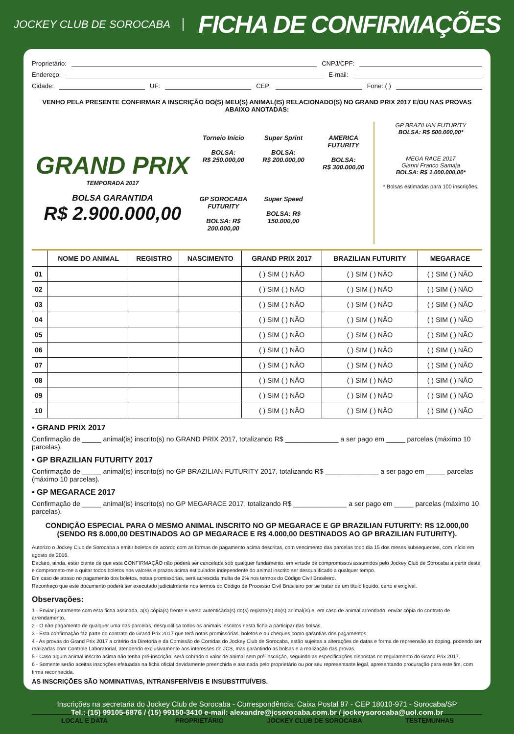JOCKEY CLUB DE SOROCABA
FICHA DE CONFIRMAÇÕES
Proprietário: CNPJ/CPF:
Endereço: E-mail:
Cidade: UF: CEP: Fone: ( )
VENHO PELA PRESENTE CONFIRMAR A INSCRIÇÃO DO(S) MEU(S) ANIMAL(IS) RELACIONADO(S) NO GRAND PRIX 2017 E/OU NAS PROVAS ABAIXO ANOTADAS:
GRAND PRIX
TEMPORADA 2017
BOLSA GARANTIDA
R$ 2.900.000,00
Torneio Início
BOLSA:
R$ 250.000,00
Super Sprint
BOLSA:
R$ 200.000,00
AMERICA FUTURITY
BOLSA:
R$ 300.000,00
GP SOROCABA FUTURITY
BOLSA: R$ 200.000,00
Super Speed
BOLSA: R$ 150.000,00
GP BRAZILIAN FUTURITY
BOLSA: R$ 500.000,00*
MEGA RACE 2017
Gianni Franco Samaja
BOLSA: R$ 1.000.000,00*
* Bolsas estimadas para 100 inscrições.
| | NOME DO ANIMAL | REGISTRO | NASCIMENTO | GRAND PRIX 2017 | BRAZILIAN FUTURITY | MEGARACE |
| --- | --- | --- | --- | --- | --- | --- |
| 01 | | | | ( ) SIM ( ) NÃO | ( ) SIM ( ) NÃO | ( ) SIM ( ) NÃO |
| 02 | | | | ( ) SIM ( ) NÃO | ( ) SIM ( ) NÃO | ( ) SIM ( ) NÃO |
| 03 | | | | ( ) SIM ( ) NÃO | ( ) SIM ( ) NÃO | ( ) SIM ( ) NÃO |
| 04 | | | | ( ) SIM ( ) NÃO | ( ) SIM ( ) NÃO | ( ) SIM ( ) NÃO |
| 05 | | | | ( ) SIM ( ) NÃO | ( ) SIM ( ) NÃO | ( ) SIM ( ) NÃO |
| 06 | | | | ( ) SIM ( ) NÃO | ( ) SIM ( ) NÃO | ( ) SIM ( ) NÃO |
| 07 | | | | ( ) SIM ( ) NÃO | ( ) SIM ( ) NÃO | ( ) SIM ( ) NÃO |
| 08 | | | | ( ) SIM ( ) NÃO | ( ) SIM ( ) NÃO | ( ) SIM ( ) NÃO |
| 09 | | | | ( ) SIM ( ) NÃO | ( ) SIM ( ) NÃO | ( ) SIM ( ) NÃO |
| 10 | | | | ( ) SIM ( ) NÃO | ( ) SIM ( ) NÃO | ( ) SIM ( ) NÃO |
• GRAND PRIX 2017
Confirmação de _____ animal(is) inscrito(s) no GRAND PRIX 2017, totalizando R$ ______________ a ser pago em _____ parcelas (máximo 10 parcelas).
• GP BRAZILIAN FUTURITY 2017
Confirmação de _____ animal(is) inscrito(s) no GP BRAZILIAN FUTURITY 2017, totalizando R$ ______________ a ser pago em _____ parcelas (máximo 10 parcelas).
• GP MEGARACE 2017
Confirmação de _____ animal(is) inscrito(s) no GP MEGARACE 2017, totalizando R$ ______________ a ser pago em _____ parcelas (máximo 10 parcelas).
CONDIÇÃO ESPECIAL PARA O MESMO ANIMAL INSCRITO NO GP MEGARACE E GP BRAZILIAN FUTURITY: R$ 12.000,00
(SENDO R$ 8.000,00 DESTINADOS AO GP MEGARACE E R$ 4.000,00 DESTINADOS AO GP BRAZILIAN FUTURITY).
Autorizo o Jockey Club de Sorocaba a emitir boletos de acordo com as formas de pagamento acima descritas, com vencimento das parcelas todo dia 15 dos meses subsequentes, com início em agosto de 2016.
Declaro, ainda, estar ciente de que esta CONFIRMAÇÃO não poderá ser cancelada sob qualquer fundamento, em virtude de compromissos assumidos pelo Jockey Club de Sorocaba a partir deste e comprometo-me a quitar todos boletos nos valores e prazos acima estipulados independente do animal inscrito ser desqualificado a qualquer tempo.
Em caso de atraso no pagamento dos boletos, notas promissórias, será acrescida multa de 2% nos termos do Código Civil Brasileiro.
Reconheço que este documento poderá ser executado judicialmente nos termos do Código de Processo Civil Brasileiro por se tratar de um título líquido, certo e exigível.
Observações:
1 - Enviar juntamente com esta ficha assinada, a(s) cópia(s) frente e verso autenticada(s) do(s) registro(s) do(s) animal(is) e, em caso de animal arrendado, enviar cópia do contrato de arrendamento.
2 - O não pagamento de qualquer uma das parcelas, desqualifica todos os animais inscritos nesta ficha a participar das bolsas.
3 - Esta confirmação faz parte do contrato do Grand Prix 2017 que terá notas promissórias, boletos e ou cheques como garantias dos pagamentos.
4 - As provas do Grand Prix 2017 a critério da Diretoria e da Comissão de Corridas do Jockey Club de Sorocaba, estão sujeitas a alterações de datas e forma de repreensão ao doping, podendo ser realizadas com Controle Laboratorial, atendendo exclusivamente aos interesses do JCS, mas garantindo as bolsas e a realização das provas.
5 - Caso algum animal inscrito acima não tenha pré-inscrição, será cobrado o valor de animal sem pré-inscrição, seguindo as especificações dispostas no regulamento do Grand Prix 2017.
6 - Somente serão aceitas inscrições efetuadas na ficha oficial devidamente preenchida e assinada pelo proprietário ou por seu representante legal, apresentando procuração para este fim, com firma reconhecida.
AS INSCRIÇÕES SÃO NOMINATIVAS, INTRANSFERÍVEIS E INSUBSTITUÍVEIS.
LOCAL E DATA PROPRIETÁRIO JOCKEY CLUB DE SOROCABA TESTEMUNHAS
Inscrições na secretaria do Jockey Club de Sorocaba - Correspondência: Caixa Postal 97 - CEP 18010-971 - Sorocaba/SP
Tel.: (15) 99105-6876 / (15) 99150-3410 e-mail: alexandre@jcsorocaba.com.br / jockeysorocaba@uol.com.br